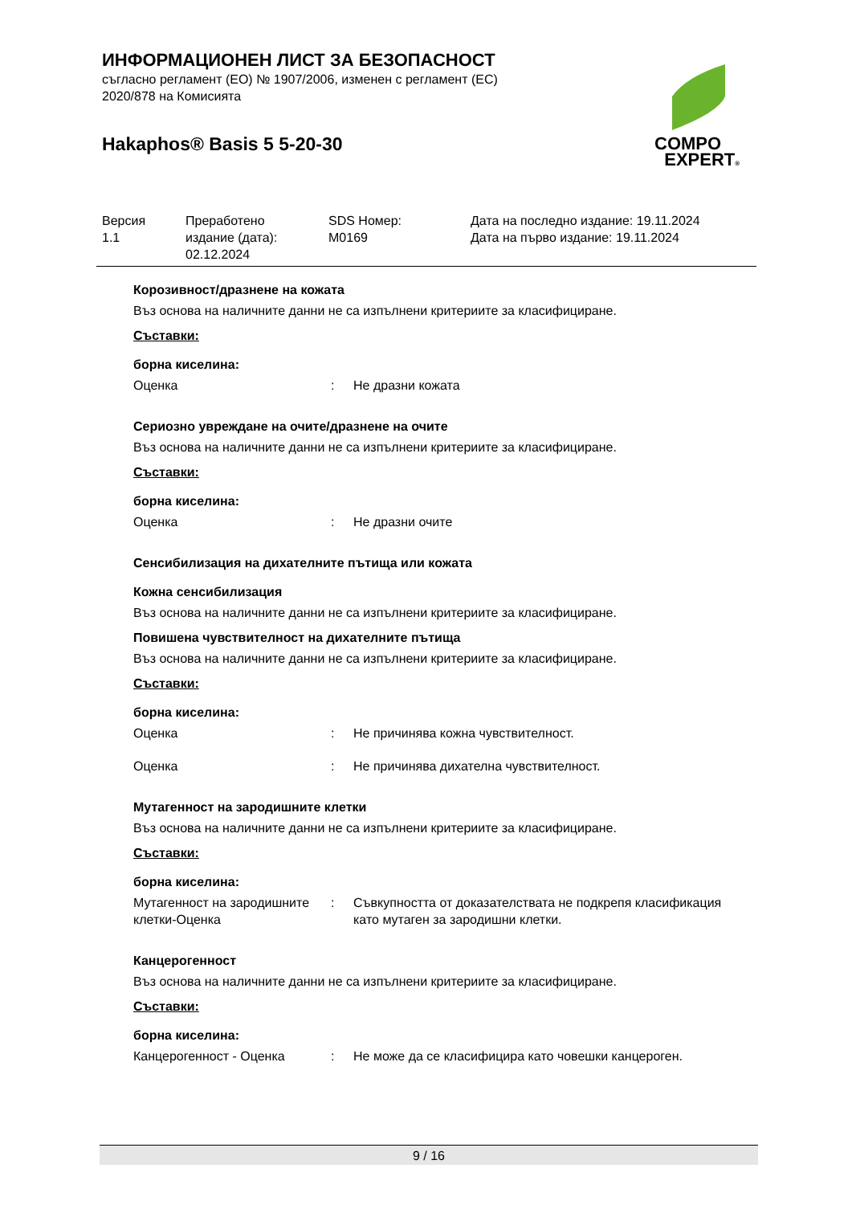ИНФОРМАЦИОНЕН ЛИСТ ЗА БЕЗОПАСНОСТ
съгласно регламент (ЕО) № 1907/2006, изменен с регламент (ЕС) 2020/878 на Комисията
Hakaphos® Basis 5 5-20-30
COMPO
EXPERT®
| Версия 1.1 | Преработено издание (дата): 02.12.2024 | SDS Номер: M0169 | Дата на последно издание: 19.11.2024 Дата на първо издание: 19.11.2024 |
Корозивност/дразнене на кожата
Въз основа на наличните данни не са изпълнени критериите за класифициране.
Съставки:
борна киселина:
Оценка: Не дразни кожата
Сериозно увреждане на очите/дразнене на очите
Въз основа на наличните данни не са изпълнени критериите за класифициране.
Съставки:
борна киселина:
Оценка: Не дразни очите
Сенсибилизация на дихателните пътища или кожата
Кожна сенсибилизация
Въз основа на наличните данни не са изпълнени критериите за класифициране.
Повишена чувствителност на дихателните пътища
Въз основа на наличните данни не са изпълнени критериите за класифициране.
Съставки:
борна киселина:
Оценка: Не причинява кожна чувствителност.
Оценка: Не причинява дихателна чувствителност.
Мутагенност на зародишните клетки
Въз основа на наличните данни не са изпълнени критериите за класифициране.
Съставки:
борна киселина:
Мутагенност на зародишните клетки-Оценка: Съвкупността от доказателствата не подкрепя класификация като мутаген за зародишни клетки.
Канцерогенност
Въз основа на наличните данни не са изпълнени критериите за класифициране.
Съставки:
борна киселина:
Канцерогенност - Оценка: Не може да се класифицира като човешки канцероген.
9 / 16